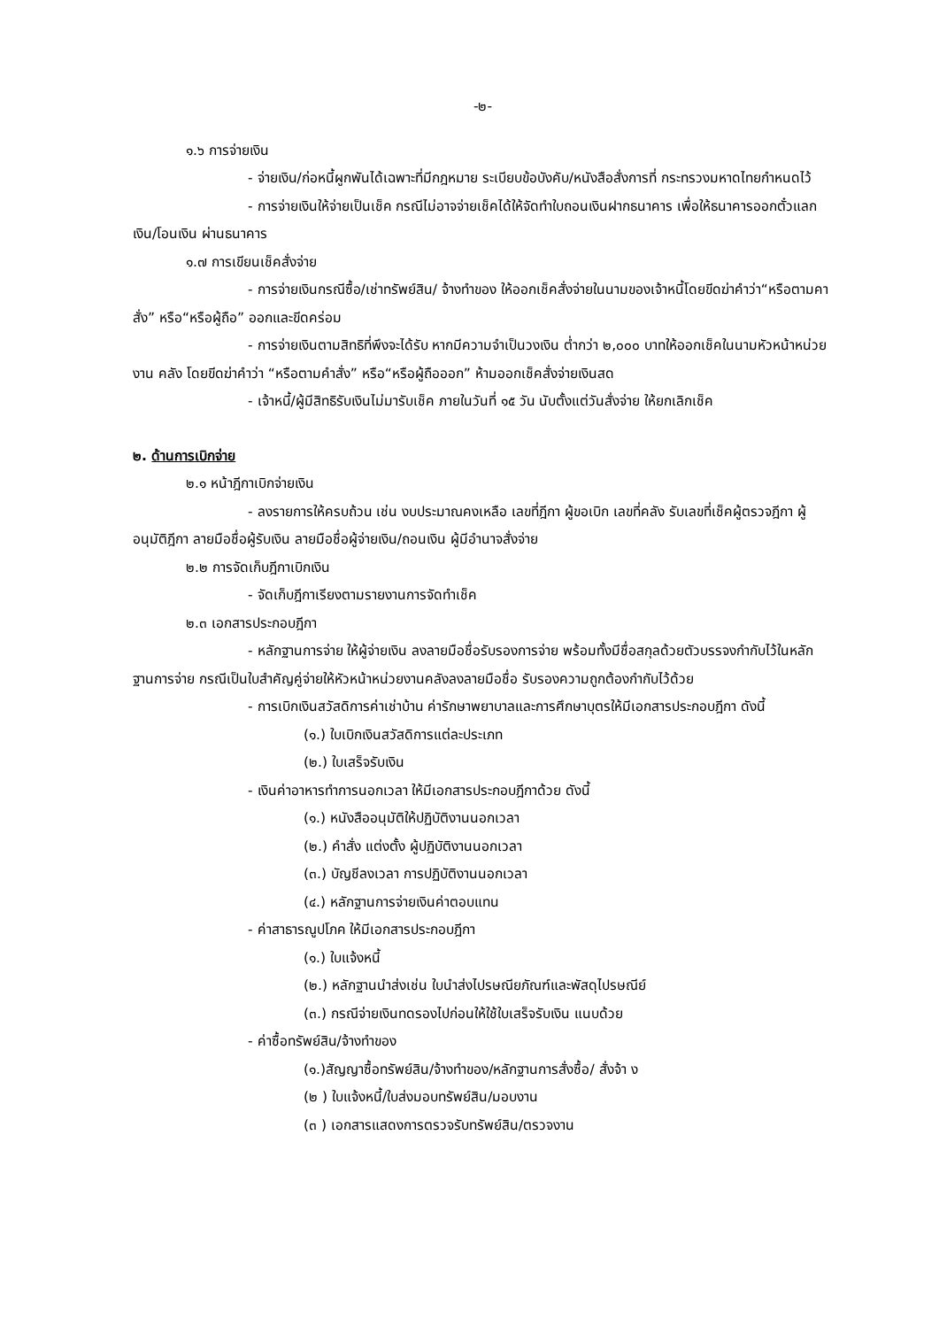-๒-
๑.๖ การจ่ายเงิน
- จ่ายเงิน/ก่อหนี้ผูกพันได้เฉพาะที่มีกฎหมาย ระเบียบข้อบังคับ/หนังสือสั่งการที่ กระทรวงมหาดไทยกำหนดไว้
- การจ่ายเงินให้จ่ายเป็นเช็ค กรณีไม่อาจจ่ายเช็คได้ให้จัดทำใบถอนเงินฝากธนาคาร เพื่อให้ธนาคารออกตั๋วแลกเงิน/โอนเงิน ผ่านธนาคาร
๑.๗ การเขียนเช็คสั่งจ่าย
- การจ่ายเงินกรณีซื้อ/เช่าทรัพย์สิน/ จ้างทำของ ให้ออกเช็คสั่งจ่ายในนามของเจ้าหนี้โดยขีดฆ่าคำว่า“หรือตามคาสั่ง” หรือ“หรือผู้ถือ” ออกและขีดคร่อม
- การจ่ายเงินตามสิทธิที่พึงจะได้รับ หากมีความจำเป็นวงเงิน ต่ำกว่า ๒,๐๐๐ บาทให้ออกเช็คในนามหัวหน้าหน่วยงาน คลัง โดยขีดฆ่าคำว่า “หรือตามคำสั่ง” หรือ“หรือผู้ถือออก” ห้ามออกเช็คสั่งจ่ายเงินสด
- เจ้าหนี้/ผู้มีสิทธิรับเงินไม่มารับเช็ค ภายในวันที่ ๑๕ วัน นับตั้งแต่วันสั่งจ่าย ให้ยกเลิกเช็ค
๒. ด้านการเบิกจ่าย
๒.๑ หน้าฎีกาเบิกจ่ายเงิน
- ลงรายการให้ครบถ้วน เช่น งบประมาณคงเหลือ เลขที่ฎีกา ผู้ขอเบิก เลขที่คลัง รับเลขที่เช็คผู้ตรวจฎีกา ผู้อนุมัติฎีกา ลายมือชื่อผู้รับเงิน ลายมือชื่อผู้จ่ายเงิน/ถอนเงิน ผู้มีอำนาจสั่งจ่าย
๒.๒ การจัดเก็บฎีกาเบิกเงิน
- จัดเก็บฎีกาเรียงตามรายงานการจัดทำเช็ค
๒.๓ เอกสารประกอบฎีกา
- หลักฐานการจ่าย ให้ผู้จ่ายเงิน ลงลายมือชื่อรับรองการจ่าย พร้อมทั้งมีชื่อสกุลด้วยตัวบรรจงกำกับไว้ในหลักฐานการจ่าย กรณีเป็นใบสำคัญคู่จ่ายให้หัวหน้าหน่วยงานคลังลงลายมือชื่อ รับรองความถูกต้องกำกับไว้ด้วย
- การเบิกเงินสวัสดิการค่าเช่าบ้าน ค่ารักษาพยาบาลและการศึกษาบุตรให้มีเอกสารประกอบฎีกา ดังนี้
(๑.) ใบเบิกเงินสวัสดิการแต่ละประเภท
(๒.) ใบเสร็จรับเงิน
- เงินค่าอาหารทำการนอกเวลา ให้มีเอกสารประกอบฎีกาด้วย ดังนี้
(๑.) หนังสืออนุมัติให้ปฏิบัติงานนอกเวลา
(๒.) คำสั่ง แต่งตั้ง ผู้ปฏิบัติงานนอกเวลา
(๓.) บัญชีลงเวลา การปฏิบัติงานนอกเวลา
(๔.) หลักฐานการจ่ายเงินค่าตอบแทน
- ค่าสาธารณูปโภค ให้มีเอกสารประกอบฎีกา
(๑.) ใบแจ้งหนี้
(๒.) หลักฐานนำส่งเช่น ใบนำส่งไปรษณียภัณฑ์และพัสดุไปรษณีย์
(๓.) กรณีจ่ายเงินทดรองไปก่อนให้ใช้ใบเสร็จรับเงิน แนบด้วย
- ค่าซื้อทรัพย์สิน/จ้างทำของ
(๑.)สัญญาซื้อทรัพย์สิน/จ้างทำของ/หลักฐานการสั่งซื้อ/ สั่งจ้า ง
(๒ ) ใบแจ้งหนี้/ใบส่งมอบทรัพย์สิน/มอบงาน
(๓ ) เอกสารแสดงการตรวจรับทรัพย์สิน/ตรวจงาน